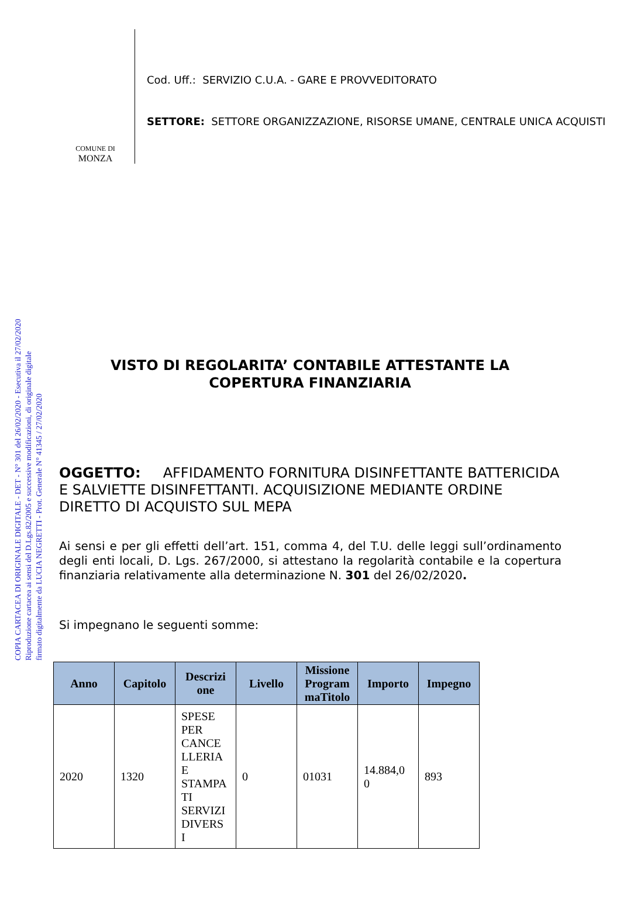COPIA CARTACEA DI ORIGINALE DIGITALE - DET - N° 301 del 26/02/2020 - Esecutiva il 27/02/2020
Riproduzione cartacea ai sensi del D.Lgs.82/2005 e successive modificazioni, di originale digitale
firmato digitalmente da LUCIA NEGRETTI - Prot. Generale N° 41345 / 27/02/2020
COMUNE DI
MONZA
Cod. Uff.: SERVIZIO C.U.A. - GARE E PROVVEDITORATO
SETTORE: SETTORE ORGANIZZAZIONE, RISORSE UMANE, CENTRALE UNICA ACQUISTI
VISTO DI REGOLARITA’ CONTABILE ATTESTANTE LA COPERTURA FINANZIARIA
OGGETTO: AFFIDAMENTO FORNITURA DISINFETTANTE BATTERICIDA E SALVIETTE DISINFETTANTI. ACQUISIZIONE MEDIANTE ORDINE DIRETTO DI ACQUISTO SUL MEPA
Ai sensi e per gli effetti dell’art. 151, comma 4, del T.U. delle leggi sull’ordinamento degli enti locali, D. Lgs. 267/2000, si attestano la regolarità contabile e la copertura finanziaria relativamente alla determinazione N. 301 del 26/02/2020.
Si impegnano le seguenti somme:
| Anno | Capitolo | Descrizi one | Livello | Missione Program maTitolo | Importo | Impegno |
| --- | --- | --- | --- | --- | --- | --- |
| 2020 | 1320 | SPESE PER CANCE LLERIA E STAMPA TI SERVIZI DIVERS I | 0 | 01031 | 14.884,0 0 | 893 |